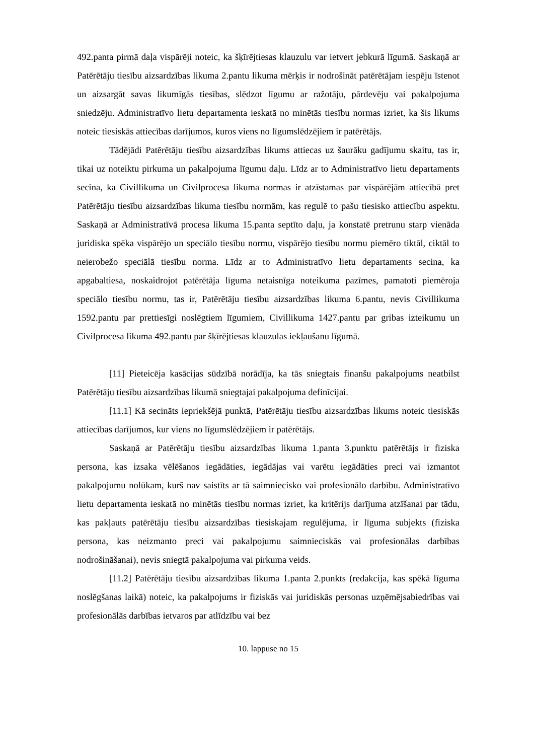492.panta pirmā daļa vispārēji noteic, ka šķīrējtiesas klauzulu var ietvert jebkurā līgumā. Saskaņā ar Patērētāju tiesību aizsardzības likuma 2.pantu likuma mērķis ir nodrošināt patērētājam iespēju īstenot un aizsargāt savas likumīgās tiesības, slēdzot līgumu ar ražotāju, pārdevēju vai pakalpojuma sniedzēju. Administratīvo lietu departamenta ieskatā no minētās tiesību normas izriet, ka šis likums noteic tiesiskās attiecības darījumos, kuros viens no līgumslēdzējiem ir patērētājs.
Tādējādi Patērētāju tiesību aizsardzības likums attiecas uz šaurāku gadījumu skaitu, tas ir, tikai uz noteiktu pirkuma un pakalpojuma līgumu daļu. Līdz ar to Administratīvo lietu departaments secina, ka Civillikuma un Civilprocesa likuma normas ir atzīstamas par vispārējām attiecībā pret Patērētāju tiesību aizsardzības likuma tiesību normām, kas regulē to pašu tiesisko attiecību aspektu. Saskaņā ar Administratīvā procesa likuma 15.panta septīto daļu, ja konstatē pretrunu starp vienāda juridiska spēka vispārējo un speciālo tiesību normu, vispārējo tiesību normu piemēro tiktāl, ciktāl to neierobežo speciālā tiesību norma. Līdz ar to Administratīvo lietu departaments secina, ka apgabaltiesa, noskaidrojot patērētāja līguma netaisnīga noteikuma pazīmes, pamatoti piemēroja speciālo tiesību normu, tas ir, Patērētāju tiesību aizsardzības likuma 6.pantu, nevis Civillikuma 1592.pantu par prettiesīgi noslēgtiem līgumiem, Civillikuma 1427.pantu par gribas izteikumu un Civilprocesa likuma 492.pantu par šķīrējtiesas klauzulas iekļaušanu līgumā.
[11] Pieteicēja kasācijas sūdzībā norādīja, ka tās sniegtais finanšu pakalpojums neatbilst Patērētāju tiesību aizsardzības likumā sniegtajai pakalpojuma definīcijai.
[11.1] Kā secināts iepriekšējā punktā, Patērētāju tiesību aizsardzības likums noteic tiesiskās attiecības darījumos, kur viens no līgumslēdzējiem ir patērētājs.
Saskaņā ar Patērētāju tiesību aizsardzības likuma 1.panta 3.punktu patērētājs ir fiziska persona, kas izsaka vēlēšanos iegādāties, iegādājas vai varētu iegādāties preci vai izmantot pakalpojumu nolūkam, kurš nav saistīts ar tā saimniecisko vai profesionālo darbību. Administratīvo lietu departamenta ieskatā no minētās tiesību normas izriet, ka kritērijs darījuma atzīšanai par tādu, kas pakļauts patērētāju tiesību aizsardzības tiesiskajam regulējuma, ir līguma subjekts (fiziska persona, kas neizmanto preci vai pakalpojumu saimnieciskās vai profesionālas darbības nodrošināšanai), nevis sniegtā pakalpojuma vai pirkuma veids.
[11.2] Patērētāju tiesību aizsardzības likuma 1.panta 2.punkts (redakcija, kas spēkā līguma noslēgšanas laikā) noteic, ka pakalpojums ir fiziskās vai juridiskās personas uzņēmējsabiedrības vai profesionālās darbības ietvaros par atlīdzību vai bez
10. lappuse no 15